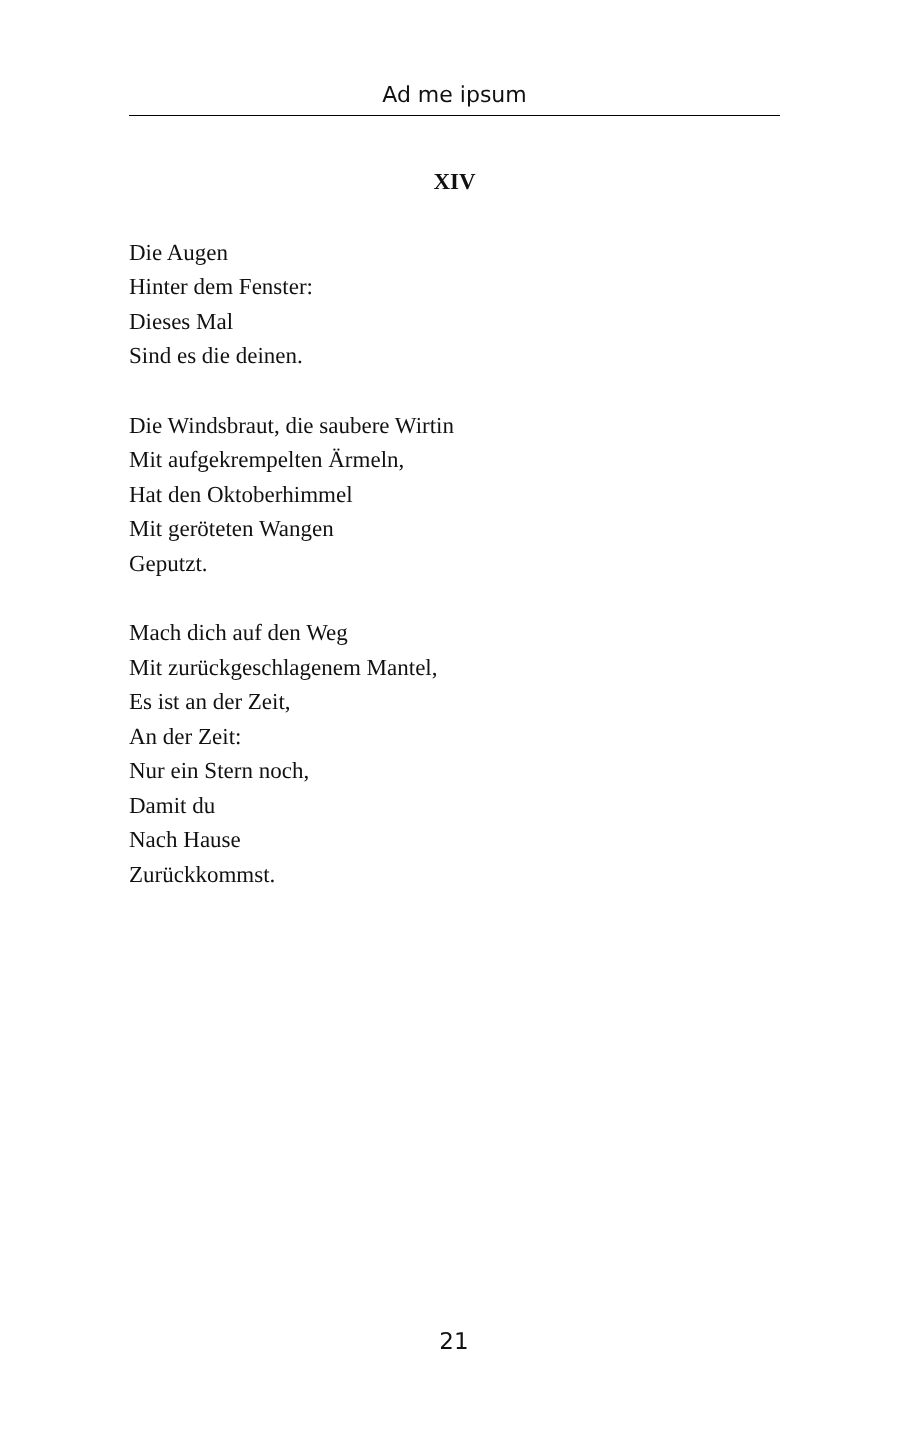Ad me ipsum
XIV
Die Augen
Hinter dem Fenster:
Dieses Mal
Sind es die deinen.
Die Windsbraut, die saubere Wirtin
Mit aufgekrempelten Ärmeln,
Hat den Oktoberhimmel
Mit geröteten Wangen
Geputzt.
Mach dich auf den Weg
Mit zurückgeschlagenem Mantel,
Es ist an der Zeit,
An der Zeit:
Nur ein Stern noch,
Damit du
Nach Hause
Zurückkommst.
21